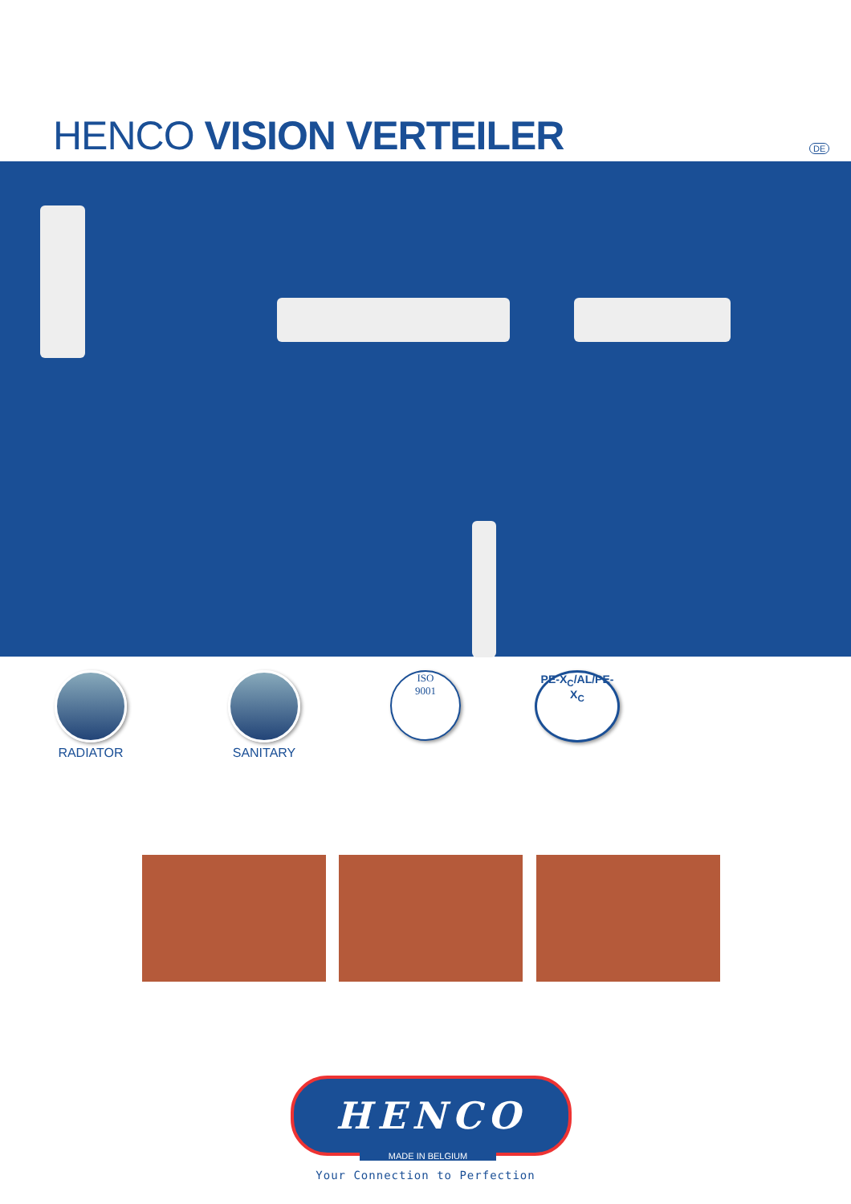HENCO VISION VERTEILER DE
RADIATOR SANITARY
ISO
9001
PE-X<sub>C</sub>/AL/PE-X<sub>C</sub>
HENCO
MADE IN BELGIUM
Your Connection to Perfection